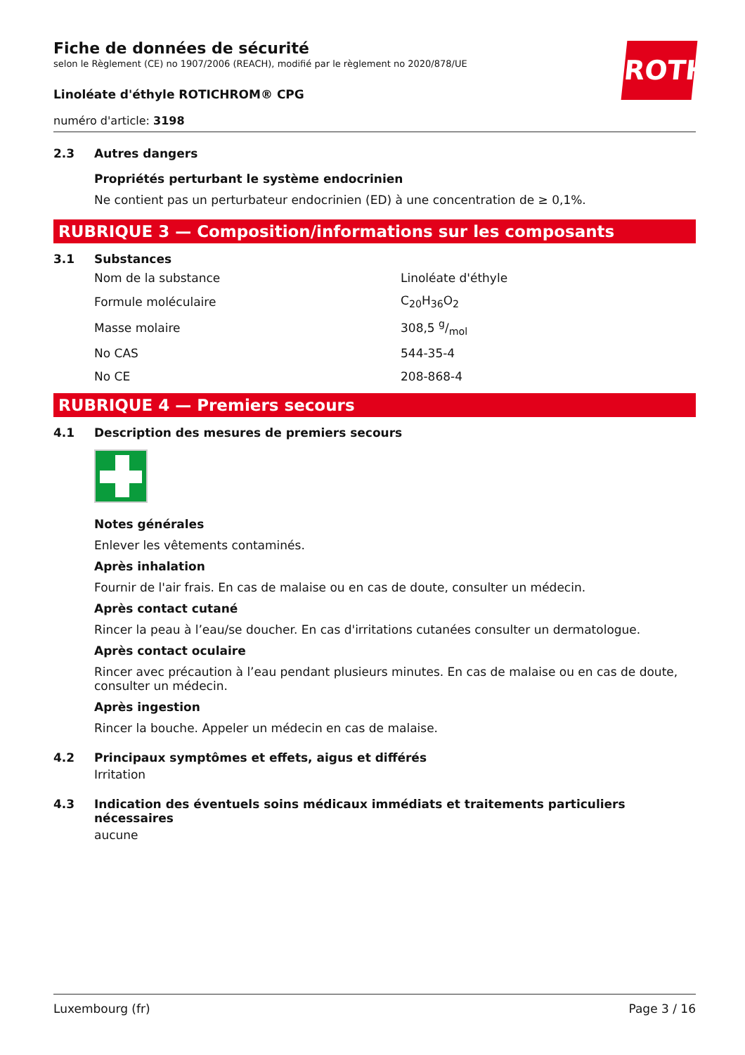ROTH
Fiche de données de sécurité
selon le Règlement (CE) no 1907/2006 (REACH), modifié par le règlement no 2020/878/UE
Linoléate d'éthyle ROTICHROM® CPG
numéro d'article: 3198
2.3 Autres dangers
Propriétés perturbant le système endocrinien
Ne contient pas un perturbateur endocrinien (ED) à une concentration de ≥ 0,1%.
RUBRIQUE 3 — Composition/informations sur les composants
3.1 Substances
| Nom de la substance | Linoléate d'éthyle |
| Formule moléculaire | C<sub>20</sub>H<sub>36</sub>O<sub>2</sub> |
| Masse molaire | 308,5 g/mol |
| No CAS | 544-35-4 |
| No CE | 208-868-4 |
RUBRIQUE 4 — Premiers secours
4.1 Description des mesures de premiers secours
Notes générales
Enlever les vêtements contaminés.
Après inhalation
Fournir de l'air frais. En cas de malaise ou en cas de doute, consulter un médecin.
Après contact cutané
Rincer la peau à l’eau/se doucher. En cas d'irritations cutanées consulter un dermatologue.
Après contact oculaire
Rincer avec précaution à l’eau pendant plusieurs minutes. En cas de malaise ou en cas de doute, consulter un médecin.
Après ingestion
Rincer la bouche. Appeler un médecin en cas de malaise.
4.2 Principaux symptômes et effets, aigus et différés
Irritation
4.3 Indication des éventuels soins médicaux immédiats et traitements particuliers nécessaires
aucune
Luxembourg (fr) Page 3 / 16